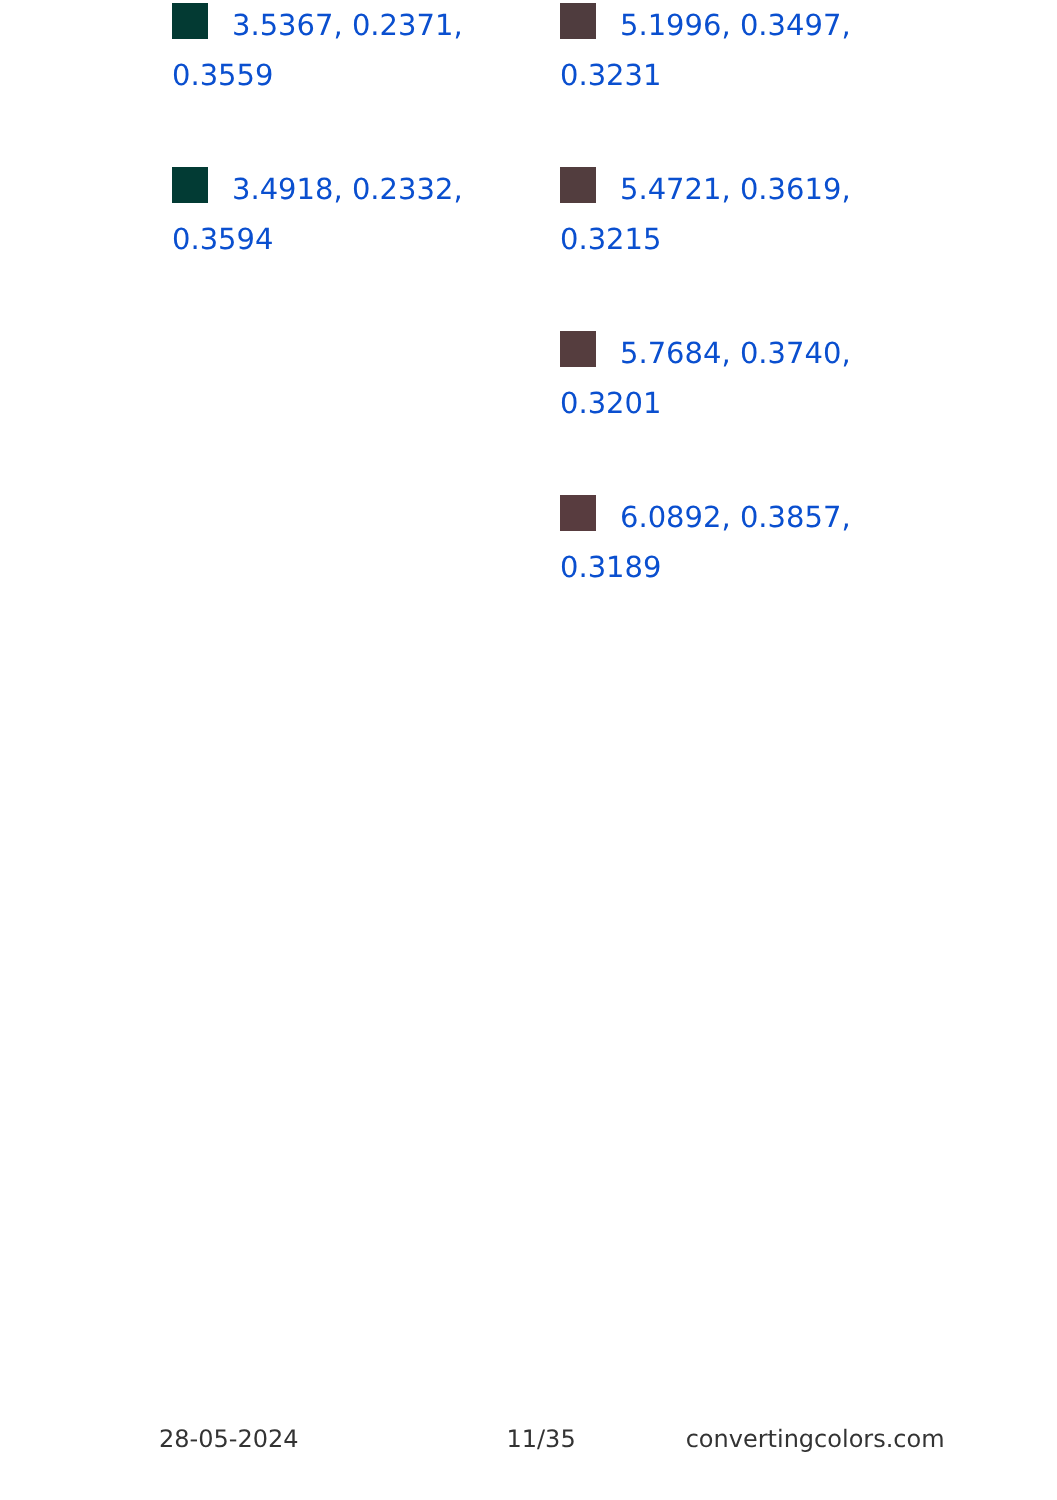3.5367, 0.2371,
0.3559
3.4918, 0.2332,
0.3594
5.1996, 0.3497,
0.3231
5.4721, 0.3619,
0.3215
5.7684, 0.3740,
0.3201
6.0892, 0.3857,
0.3189
28-05-2024 11/35 convertingcolors.com